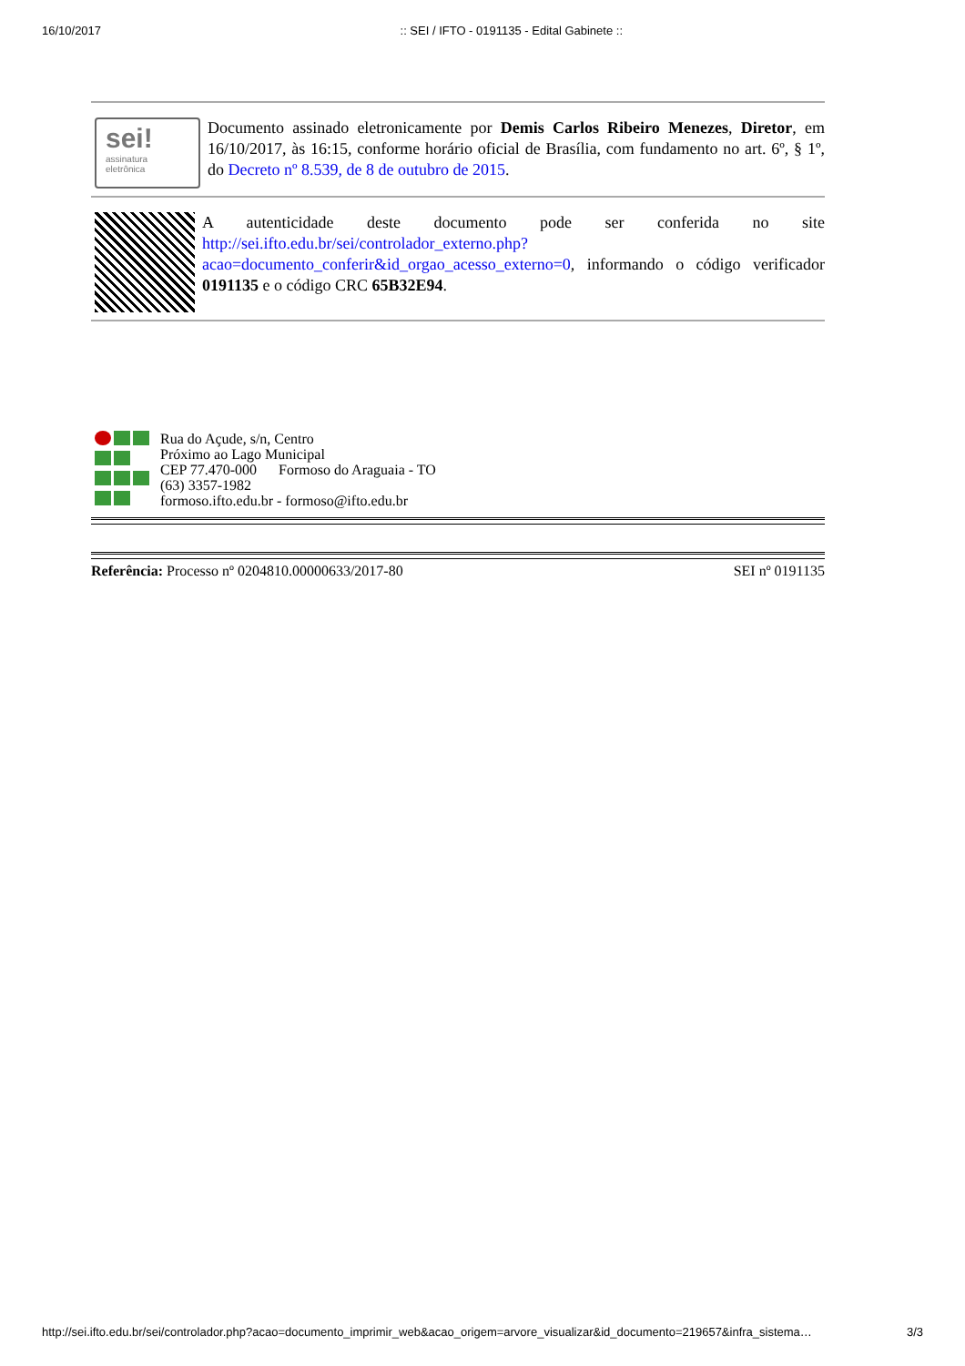16/10/2017:: SEI / IFTO - 0191135 - Edital Gabinete ::
sei!
assinatura eletrônica
Documento assinado eletronicamente por Demis Carlos Ribeiro Menezes, Diretor, em 16/10/2017, às 16:15, conforme horário oficial de Brasília, com fundamento no art. 6º, § 1º, do Decreto nº 8.539, de 8 de outubro de 2015.
A autenticidade deste documento pode ser conferida no site http://sei.ifto.edu.br/sei/controlador_externo.php?acao=documento_conferir&id_orgao_acesso_externo=0, informando o código verificador 0191135 e o código CRC 65B32E94.
Rua do Açude, s/n, Centro
Próximo ao Lago Municipal
CEP 77.470-000 Formoso do Araguaia - TO
(63) 3357-1982
formoso.ifto.edu.br - formoso@ifto.edu.br
Referência: Processo nº 0204810.00000633/2017-80 SEI nº 0191135
http://sei.ifto.edu.br/sei/controlador.php?acao=documento_imprimir_web&acao_origem=arvore_visualizar&id_documento=219657&infra_sistema… 3/3